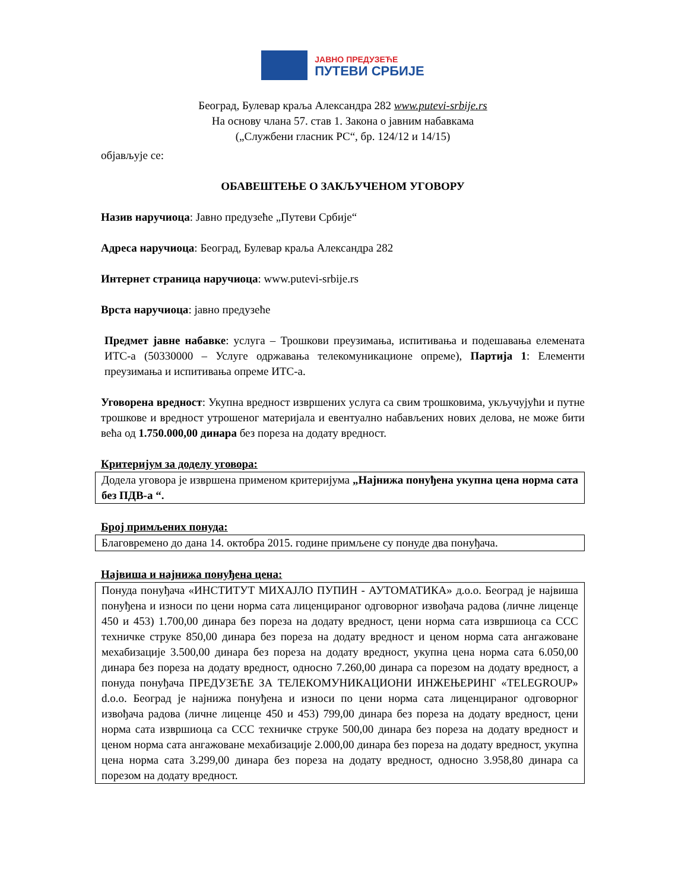ЈАВНО ПРЕДУЗЕЋЕ
ПУТЕВИ СРБИЈЕ
Београд, Булевар краља Александра 282 www.putevi-srbije.rs
На основу члана 57. став 1. Закона о јавним набавкама
(„Службени гласник РС“, бр. 124/12 и 14/15)
објављује се:
ОБАВЕШТЕЊЕ О ЗАКЉУЧЕНОМ УГОВОРУ
Назив наручиоца: Јавно предузеће „Путеви Србије“
Адреса наручиоца: Београд, Булевар краља Александра 282
Интернет страница наручиоца: www.putevi-srbije.rs
Врста наручиоца: јавно предузеће
Предмет јавне набавке: услуга – Трошкови преузимања, испитивања и подешавања елемената ИТС-а (50330000 – Услуге одржавања телекомуникационе опреме), Партија 1: Елементи преузимања и испитивања опреме ИТС-а.
Уговорена вредност: Укупна вредност извршених услуга са свим трошковима, укључујући и путне трошкове и вредност утрошеног материјала и евентуално набављених нових делова, не може бити већа од 1.750.000,00 динара без пореза на додату вредност.
Критеријум за доделу уговора:
Додела уговора је извршена применом критеријума „Најнижа понуђена укупна цена норма сата без ПДВ-а “.
Број примљених понуда:
Благовремено до дана 14. октобра 2015. године примљене су понуде два понуђача.
Највиша и најнижа понуђена цена:
Понуда понуђача «ИНСТИТУТ МИХАЈЛО ПУПИН - АУТОМАТИКА» д.о.о. Београд је највиша понуђена и износи по цени норма сата лиценцираног одговорног извођача радова (личне лиценце 450 и 453) 1.700,00 динара без пореза на додату вредност, цени норма сата извршиоца са ССС техничке струке 850,00 динара без пореза на додату вредност и ценом норма сата ангажоване мехабизације 3.500,00 динара без пореза на додату вредност, укупна цена норма сата 6.050,00 динара без пореза на додату вредност, односно 7.260,00 динара са порезом на додату вредност, а понуда понуђача ПРЕДУЗЕЋЕ ЗА ТЕЛЕКОМУНИКАЦИОНИ ИНЖЕЊЕРИНГ «TELEGROUP» d.o.o. Београд је најнижа понуђена и износи по цени норма сата лиценцираног одговорног извођача радова (личне лиценце 450 и 453) 799,00 динара без пореза на додату вредност, цени норма сата извршиоца са ССС техничке струке 500,00 динара без пореза на додату вредност и ценом норма сата ангажоване мехабизације 2.000,00 динара без пореза на додату вредност, укупна цена норма сата 3.299,00 динара без пореза на додату вредност, односно 3.958,80 динара са порезом на додату вредност.